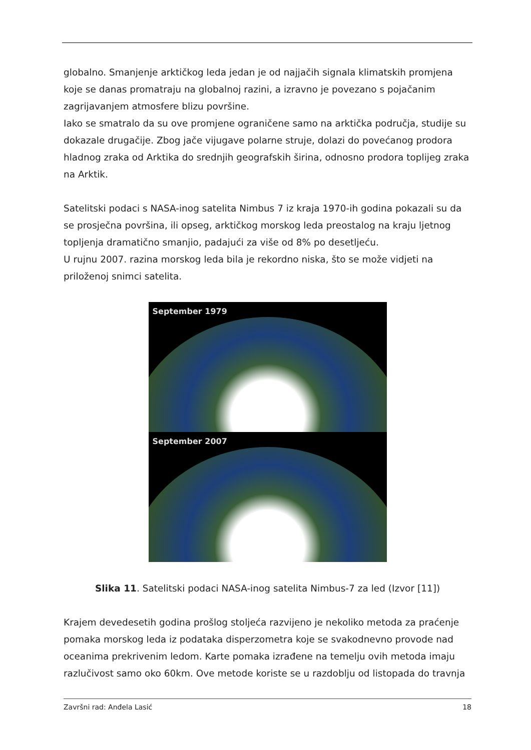globalno. Smanjenje arktičkog leda jedan je od najjačih signala klimatskih promjena koje se danas promatraju na globalnoj razini, a izravno je povezano s pojačanim zagrijavanjem atmosfere blizu površine.
Iako se smatralo da su ove promjene ograničene samo na arktička područja, studije su dokazale drugačije. Zbog jače vijugave polarne struje, dolazi do povećanog prodora hladnog zraka od Arktika do srednjih geografskih širina, odnosno prodora toplijeg zraka na Arktik.
Satelitski podaci s NASA-inog satelita Nimbus 7 iz kraja 1970-ih godina pokazali su da se prosječna površina, ili opseg, arktičkog morskog leda preostalog na kraju ljetnog topljenja dramatično smanjio, padajući za više od 8% po desetljeću.
U rujnu 2007. razina morskog leda bila je rekordno niska, što se može vidjeti na priloženoj snimci satelita.
September 1979
September 2007
Slika 11. Satelitski podaci NASA-inog satelita Nimbus-7 za led (Izvor [11])
Krajem devedesetih godina prošlog stoljeća razvijeno je nekoliko metoda za praćenje pomaka morskog leda iz podataka disperzometra koje se svakodnevno provode nad oceanima prekrivenim ledom. Karte pomaka izrađene na temelju ovih metoda imaju razlučivost samo oko 60km. Ove metode koriste se u razdoblju od listopada do travnja
Završni rad: Anđela Lasić 18